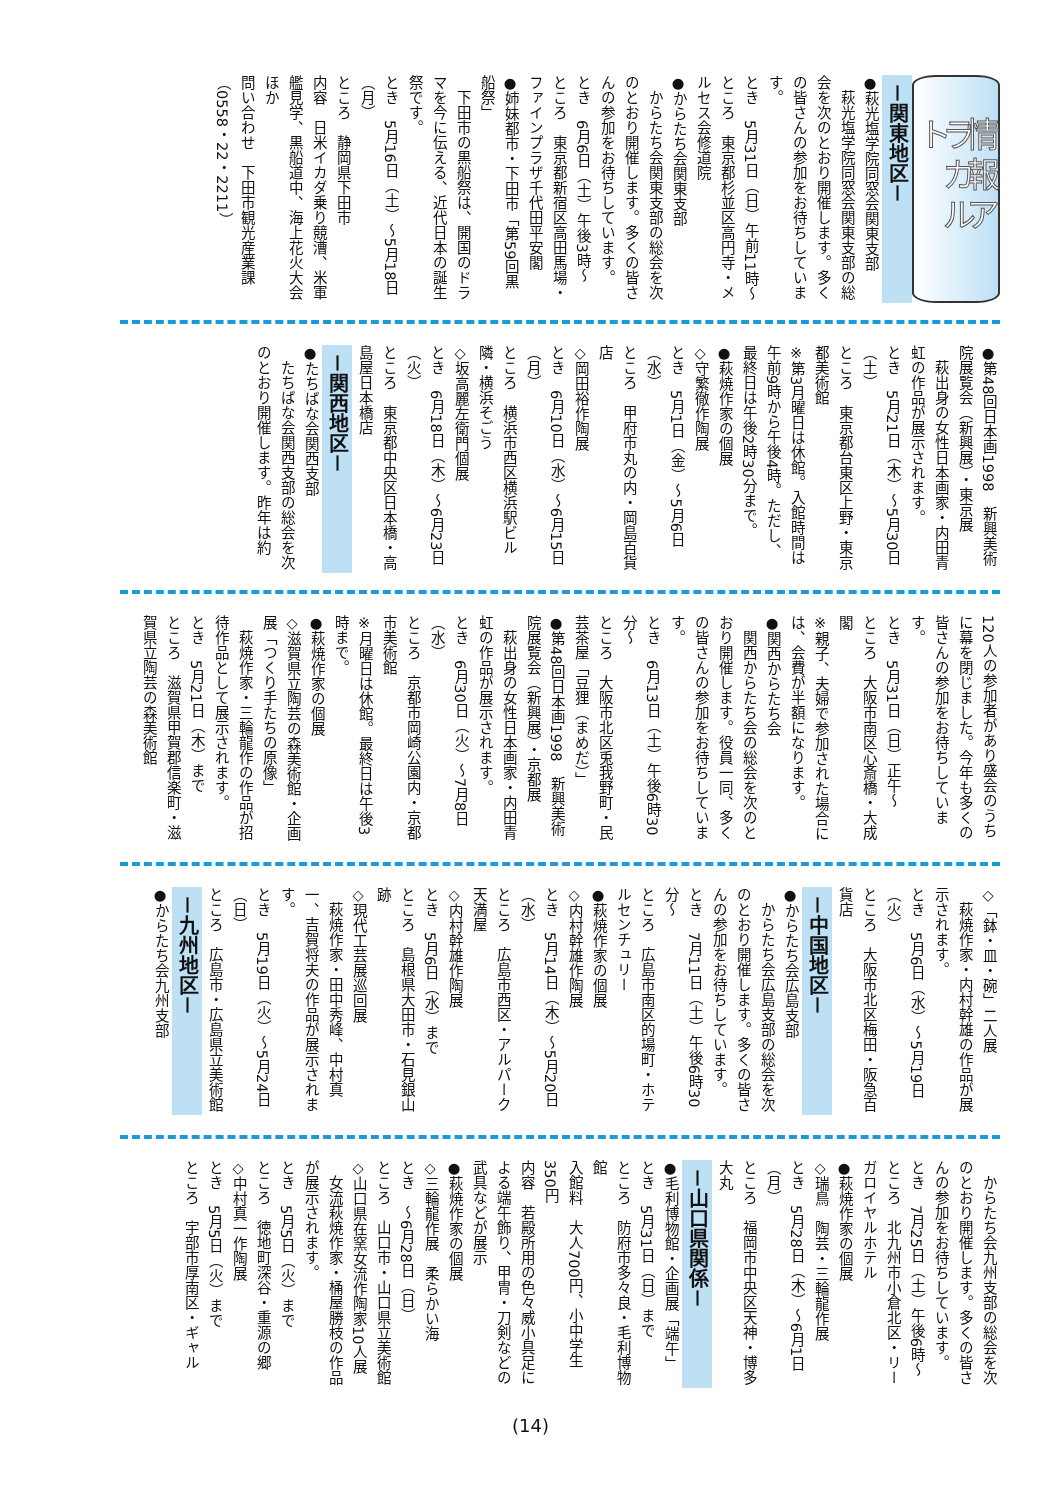情報アラカルト
－関東地区－
●萩光塩学院同窓会関東支部
萩光塩学院同窓会関東支部の総会を次のとおり開催します。多くの皆さんの参加をお待ちしています。
とき　5月31日（日）午前11時～
ところ　東京都杉並区高円寺・メルセス会修道院
●からたち会関東支部
からたち会関東支部の総会を次のとおり開催します。多くの皆さんの参加をお待ちしています。
とき　6月6日（土）午後3時～
ところ　東京都新宿区高田馬場・ファインプラザ千代田平安閣
●姉妹都市・下田市「第59回黒船祭」
下田市の黒船祭は、開国のドラマを今に伝える、近代日本の誕生祭です。
とき　5月16日（土）～5月18日（月）
ところ　静岡県下田市
内容　日米イカダ乗り競漕、米軍艦見学、黒船道中、海上花火大会ほか
問い合わせ　下田市観光産業課（0558・22・2211）
●第48回日本画1998　新興美術院展覧会（新興展）・東京展
萩出身の女性日本画家・内田青虹の作品が展示されます。
とき　5月21日（木）～5月30日（土）
ところ　東京都台東区上野・東京都美術館
※第3月曜日は休館。入館時間は午前9時から午後4時。ただし、最終日は午後2時30分まで。
●萩焼作家の個展
◇守繁徹作陶展
とき　5月1日（金）～5月6日（水）
ところ　甲府市丸の内・岡島百貨店
◇岡田裕作陶展
とき　6月10日（水）～6月15日（月）
ところ　横浜市西区横浜駅ビル隣・横浜そごう
◇坂高麗左衛門個展
とき　6月18日（木）～6月23日（火）
ところ　東京都中央区日本橋・高島屋日本橋店
－関西地区－
●たちばな会関西支部
たちばな会関西支部の総会を次のとおり開催します。昨年は約
120人の参加者があり盛会のうちに幕を閉じました。今年も多くの皆さんの参加をお待ちしています。
とき　5月31日（日）正午～
ところ　大阪市南区心斎橋・大成閣
※親子、夫婦で参加された場合には、会費が半額になります。
●関西からたち会
関西からたち会の総会を次のとおり開催します。役員一同、多くの皆さんの参加をお待ちしています。
とき　6月13日（土）午後6時30分～
ところ　大阪市北区兎我野町・民芸茶屋「豆狸（まめだ）」
●第48回日本画1998　新興美術院展覧会（新興展）・京都展
萩出身の女性日本画家・内田青虹の作品が展示されます。
とき　6月30日（火）～7月8日（水）
ところ　京都市岡崎公園内・京都市美術館
※月曜日は休館。最終日は午後3時まで。
●萩焼作家の個展
◇滋賀県立陶芸の森美術館・企画展「つくり手たちの原像」
萩焼作家・三輪龍作の作品が招待作品として展示されます。
とき　5月21日（木）まで
ところ　滋賀県甲賀郡信楽町・滋賀県立陶芸の森美術館
◇「鉢・皿・碗」二人展
萩焼作家・内村幹雄の作品が展示されます。
とき　5月6日（水）～5月19日（火）
ところ　大阪市北区梅田・阪急百貨店
－中国地区－
●からたち会広島支部
からたち会広島支部の総会を次のとおり開催します。多くの皆さんの参加をお待ちしています。
とき　7月11日（土）午後6時30分～
ところ　広島市南区的場町・ホテルセンチュリー
●萩焼作家の個展
◇内村幹雄作陶展
とき　5月14日（木）～5月20日（水）
ところ　広島市西区・アルパーク天満屋
◇内村幹雄作陶展
とき　5月6日（水）まで
ところ　島根県大田市・石見銀山跡
◇現代工芸展巡回展
萩焼作家・田中秀峰、中村真一、吉賀将夫の作品が展示されます。
とき　5月19日（火）～5月24日（日）
ところ　広島市・広島県立美術館
－九州地区－
●からたち会九州支部
からたち会九州支部の総会を次のとおり開催します。多くの皆さんの参加をお待ちしています。
とき　7月25日（土）午後6時～
ところ　北九州市小倉北区・リーガロイヤルホテル
●萩焼作家の個展
◇瑞鳥　陶芸・三輪龍作展
とき　5月28日（木）～6月1日（月）
ところ　福岡市中央区天神・博多大丸
－山口県関係－
●毛利博物館・企画展「端午」
とき　5月31日（日）まで
ところ　防府市多々良・毛利博物館
入館料　大人700円、小中学生350円
内容　若殿所用の色々威小具足による端午飾り、甲冑・刀剣などの武具などが展示
●萩焼作家の個展
◇三輪龍作展　柔らかい海
とき　～6月28日（日）
ところ　山口市・山口県立美術館
◇山口県在窯女流作陶家10人展
女流萩焼作家・桶屋勝枝の作品が展示されます。
とき　5月5日（火）まで
ところ　徳地町深谷・重源の郷
◇中村真一作陶展
とき　5月5日（火）まで
ところ　宇部市厚南区・ギャル
(14)